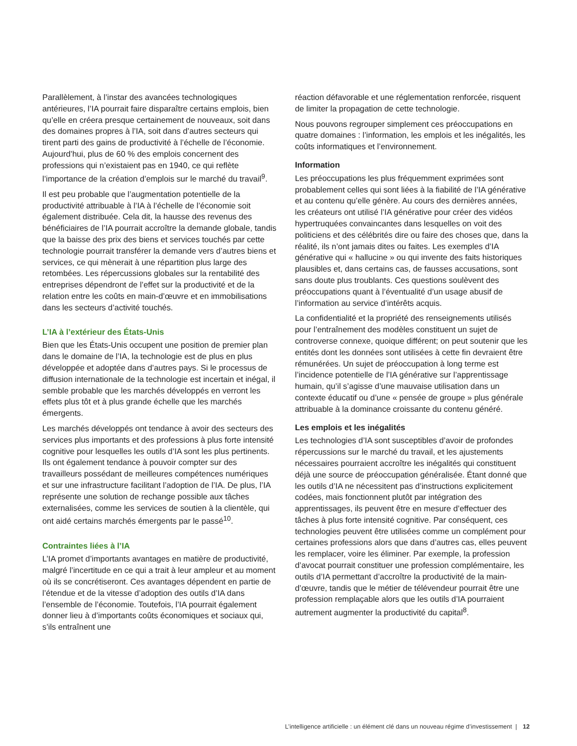Parallèlement, à l’instar des avancées technologiques antérieures, l’IA pourrait faire disparaître certains emplois, bien qu’elle en créera presque certainement de nouveaux, soit dans des domaines propres à l’IA, soit dans d’autres secteurs qui tirent parti des gains de productivité à l’échelle de l’économie. Aujourd’hui, plus de 60 % des emplois concernent des professions qui n’existaient pas en 1940, ce qui reflète l’importance de la création d’emplois sur le marché du travail<sup>9</sup>.
Il est peu probable que l’augmentation potentielle de la productivité attribuable à l’IA à l’échelle de l’économie soit également distribuée. Cela dit, la hausse des revenus des bénéficiaires de l’IA pourrait accroître la demande globale, tandis que la baisse des prix des biens et services touchés par cette technologie pourrait transférer la demande vers d’autres biens et services, ce qui mènerait à une répartition plus large des retombées. Les répercussions globales sur la rentabilité des entreprises dépendront de l’effet sur la productivité et de la relation entre les coûts en main-d’œuvre et en immobilisations dans les secteurs d’activité touchés.
L’IA à l’extérieur des États-Unis
Bien que les États-Unis occupent une position de premier plan dans le domaine de l’IA, la technologie est de plus en plus développée et adoptée dans d’autres pays. Si le processus de diffusion internationale de la technologie est incertain et inégal, il semble probable que les marchés développés en verront les effets plus tôt et à plus grande échelle que les marchés émergents.
Les marchés développés ont tendance à avoir des secteurs des services plus importants et des professions à plus forte intensité cognitive pour lesquelles les outils d’IA sont les plus pertinents. Ils ont également tendance à pouvoir compter sur des travailleurs possédant de meilleures compétences numériques et sur une infrastructure facilitant l’adoption de l’IA. De plus, l’IA représente une solution de rechange possible aux tâches externalisées, comme les services de soutien à la clientèle, qui ont aidé certains marchés émergents par le passé<sup>10</sup>.
Contraintes liées à l’IA
L’IA promet d’importants avantages en matière de productivité, malgré l’incertitude en ce qui a trait à leur ampleur et au moment où ils se concrétiseront. Ces avantages dépendent en partie de l’étendue et de la vitesse d’adoption des outils d’IA dans l’ensemble de l’économie. Toutefois, l’IA pourrait également donner lieu à d’importants coûts économiques et sociaux qui, s’ils entraînent une
réaction défavorable et une réglementation renforcée, risquent de limiter la propagation de cette technologie.
Nous pouvons regrouper simplement ces préoccupations en quatre domaines : l’information, les emplois et les inégalités, les coûts informatiques et l’environnement.
Information
Les préoccupations les plus fréquemment exprimées sont probablement celles qui sont liées à la fiabilité de l’IA générative et au contenu qu’elle génère. Au cours des dernières années, les créateurs ont utilisé l’IA générative pour créer des vidéos hypertruquées convaincantes dans lesquelles on voit des politiciens et des célébrités dire ou faire des choses que, dans la réalité, ils n’ont jamais dites ou faites. Les exemples d’IA générative qui « hallucine » ou qui invente des faits historiques plausibles et, dans certains cas, de fausses accusations, sont sans doute plus troublants. Ces questions soulèvent des préoccupations quant à l’éventualité d’un usage abusif de l’information au service d’intérêts acquis.
La confidentialité et la propriété des renseignements utilisés pour l’entraînement des modèles constituent un sujet de controverse connexe, quoique différent; on peut soutenir que les entités dont les données sont utilisées à cette fin devraient être rémunérées. Un sujet de préoccupation à long terme est l’incidence potentielle de l’IA générative sur l’apprentissage humain, qu’il s’agisse d’une mauvaise utilisation dans un contexte éducatif ou d’une « pensée de groupe » plus générale attribuable à la dominance croissante du contenu généré.
Les emplois et les inégalités
Les technologies d’IA sont susceptibles d’avoir de profondes répercussions sur le marché du travail, et les ajustements nécessaires pourraient accroître les inégalités qui constituent déjà une source de préoccupation généralisée. Étant donné que les outils d’IA ne nécessitent pas d’instructions explicitement codées, mais fonctionnent plutôt par intégration des apprentissages, ils peuvent être en mesure d’effectuer des tâches à plus forte intensité cognitive. Par conséquent, ces technologies peuvent être utilisées comme un complément pour certaines professions alors que dans d’autres cas, elles peuvent les remplacer, voire les éliminer. Par exemple, la profession d’avocat pourrait constituer une profession complémentaire, les outils d’IA permettant d’accroître la productivité de la main-d’œuvre, tandis que le métier de télévendeur pourrait être une profession remplaçable alors que les outils d’IA pourraient autrement augmenter la productivité du capital<sup>8</sup>.
L’intelligence artificielle : un élément clé dans un nouveau régime d’investissement | 12